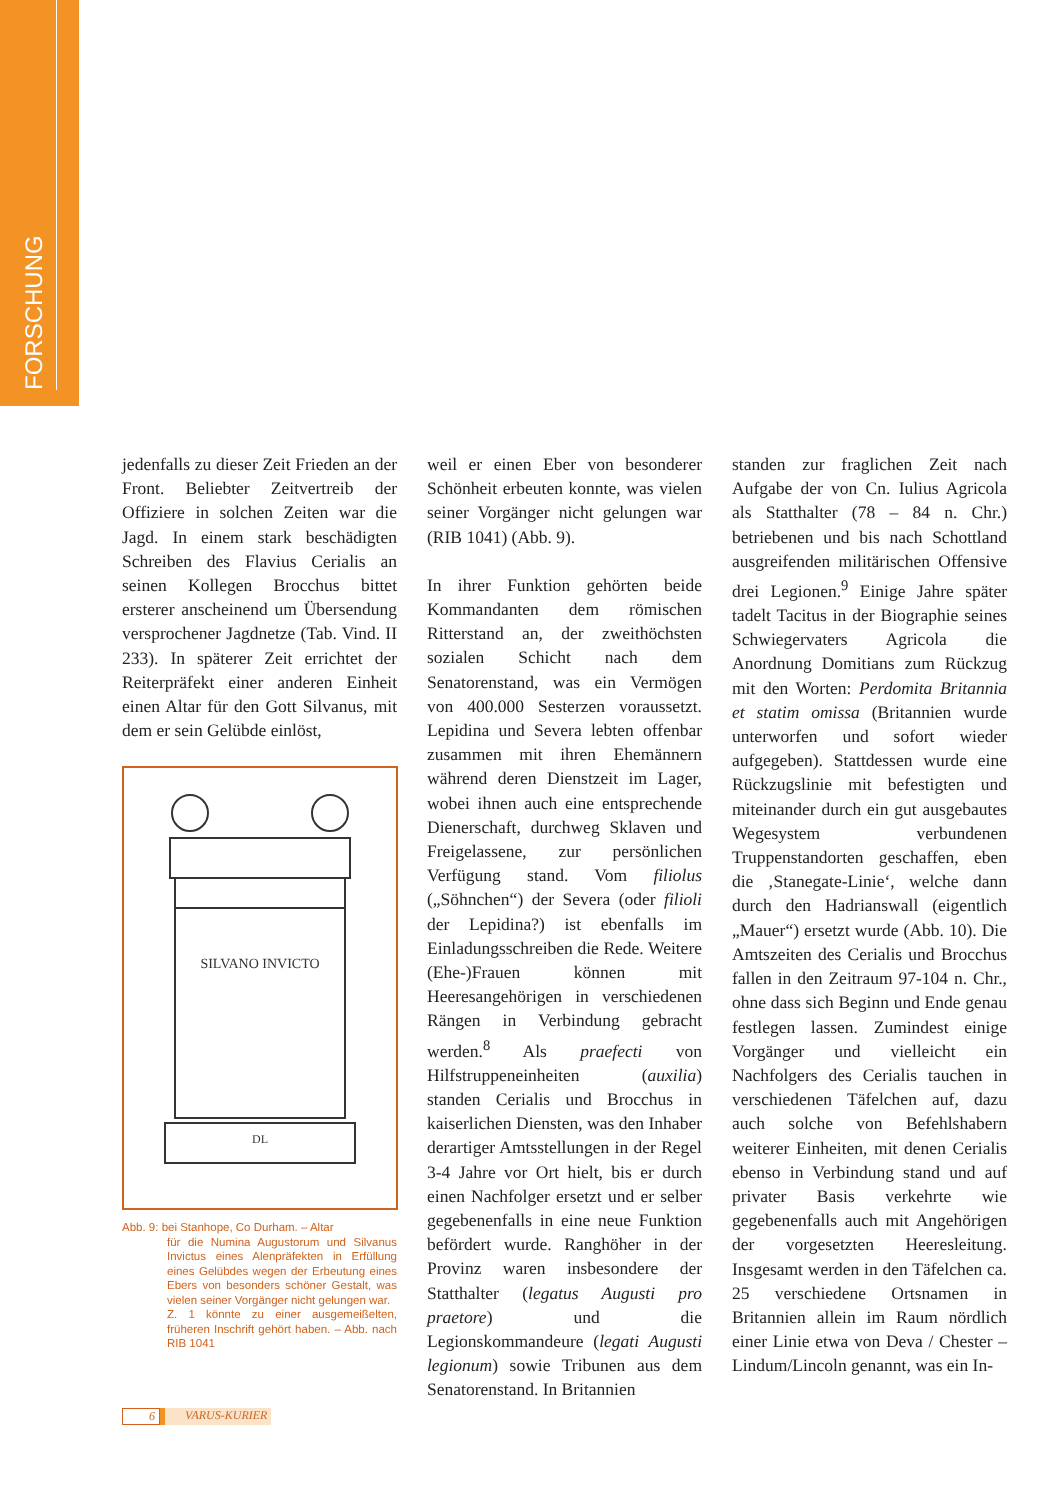FORSCHUNG
jedenfalls zu dieser Zeit Frieden an der Front. Beliebter Zeitvertreib der Offiziere in solchen Zeiten war die Jagd. In einem stark beschädigten Schreiben des Flavius Cerialis an seinen Kollegen Brocchus bittet ersterer anscheinend um Übersendung versprochener Jagdnetze (Tab. Vind. II 233). In späterer Zeit errichtet der Reiterpräfekt einer anderen Einheit einen Altar für den Gott Silvanus, mit dem er sein Gelübde einlöst,
SILVANO INVICTO
DL
Abb. 9: bei Stanhope, Co Durham. – Altar
für die Numina Augustorum und Silvanus Invictus eines Alenpräfekten in Erfüllung eines Gelübdes wegen der Erbeutung eines Ebers von besonders schöner Gestalt, was vielen seiner Vorgänger nicht gelungen war.
Z. 1 könnte zu einer ausgemeißelten, früheren Inschrift gehört haben. – Abb. nach RIB 1041
weil er einen Eber von besonderer Schönheit erbeuten konnte, was vielen seiner Vorgänger nicht gelungen war (RIB 1041) (Abb. 9).
In ihrer Funktion gehörten beide Kommandanten dem römischen Ritterstand an, der zweithöchsten sozialen Schicht nach dem Senatorenstand, was ein Vermögen von 400.000 Sesterzen voraussetzt. Lepidina und Severa lebten offenbar zusammen mit ihren Ehemännern während deren Dienstzeit im Lager, wobei ihnen auch eine entsprechende Dienerschaft, durchweg Sklaven und Freigelassene, zur persönlichen Verfügung stand. Vom filiolus („Söhnchen“) der Severa (oder filioli der Lepidina?) ist ebenfalls im Einladungsschreiben die Rede. Weitere (Ehe-)Frauen können mit Heeresangehörigen in verschiedenen Rängen in Verbindung gebracht werden.<sup>8</sup> Als praefecti von Hilfstruppeneinheiten (auxilia) standen Cerialis und Brocchus in kaiserlichen Diensten, was den Inhaber derartiger Amtsstellungen in der Regel 3-4 Jahre vor Ort hielt, bis er durch einen Nachfolger ersetzt und er selber gegebenenfalls in eine neue Funktion befördert wurde. Ranghöher in der Provinz waren insbesondere der Statthalter (legatus Augusti pro praetore) und die Legionskommandeure (legati Augusti legionum) sowie Tribunen aus dem Senatorenstand. In Britannien
standen zur fraglichen Zeit nach Aufgabe der von Cn. Iulius Agricola als Statthalter (78 – 84 n. Chr.) betriebenen und bis nach Schottland ausgreifenden militärischen Offensive drei Legionen.<sup>9</sup> Einige Jahre später tadelt Tacitus in der Biographie seines Schwiegervaters Agricola die Anordnung Domitians zum Rückzug mit den Worten: Perdomita Britannia et statim omissa (Britannien wurde unterworfen und sofort wieder aufgegeben). Stattdessen wurde eine Rückzugslinie mit befestigten und miteinander durch ein gut ausgebautes Wegesystem verbundenen Truppenstandorten geschaffen, eben die ‚Stanegate-Linie‘, welche dann durch den Hadrianswall (eigentlich „Mauer“) ersetzt wurde (Abb. 10). Die Amtszeiten des Cerialis und Brocchus fallen in den Zeitraum 97-104 n. Chr., ohne dass sich Beginn und Ende genau festlegen lassen. Zumindest einige Vorgänger und vielleicht ein Nachfolgers des Cerialis tauchen in verschiedenen Täfelchen auf, dazu auch solche von Befehlshabern weiterer Einheiten, mit denen Cerialis ebenso in Verbindung stand und auf privater Basis verkehrte wie gegebenenfalls auch mit Angehörigen der vorgesetzten Heeresleitung. Insgesamt werden in den Täfelchen ca. 25 verschiedene Ortsnamen in Britannien allein im Raum nördlich einer Linie etwa von Deva / Chester – Lindum/Lincoln genannt, was ein In-
6 VARUS-KURIER